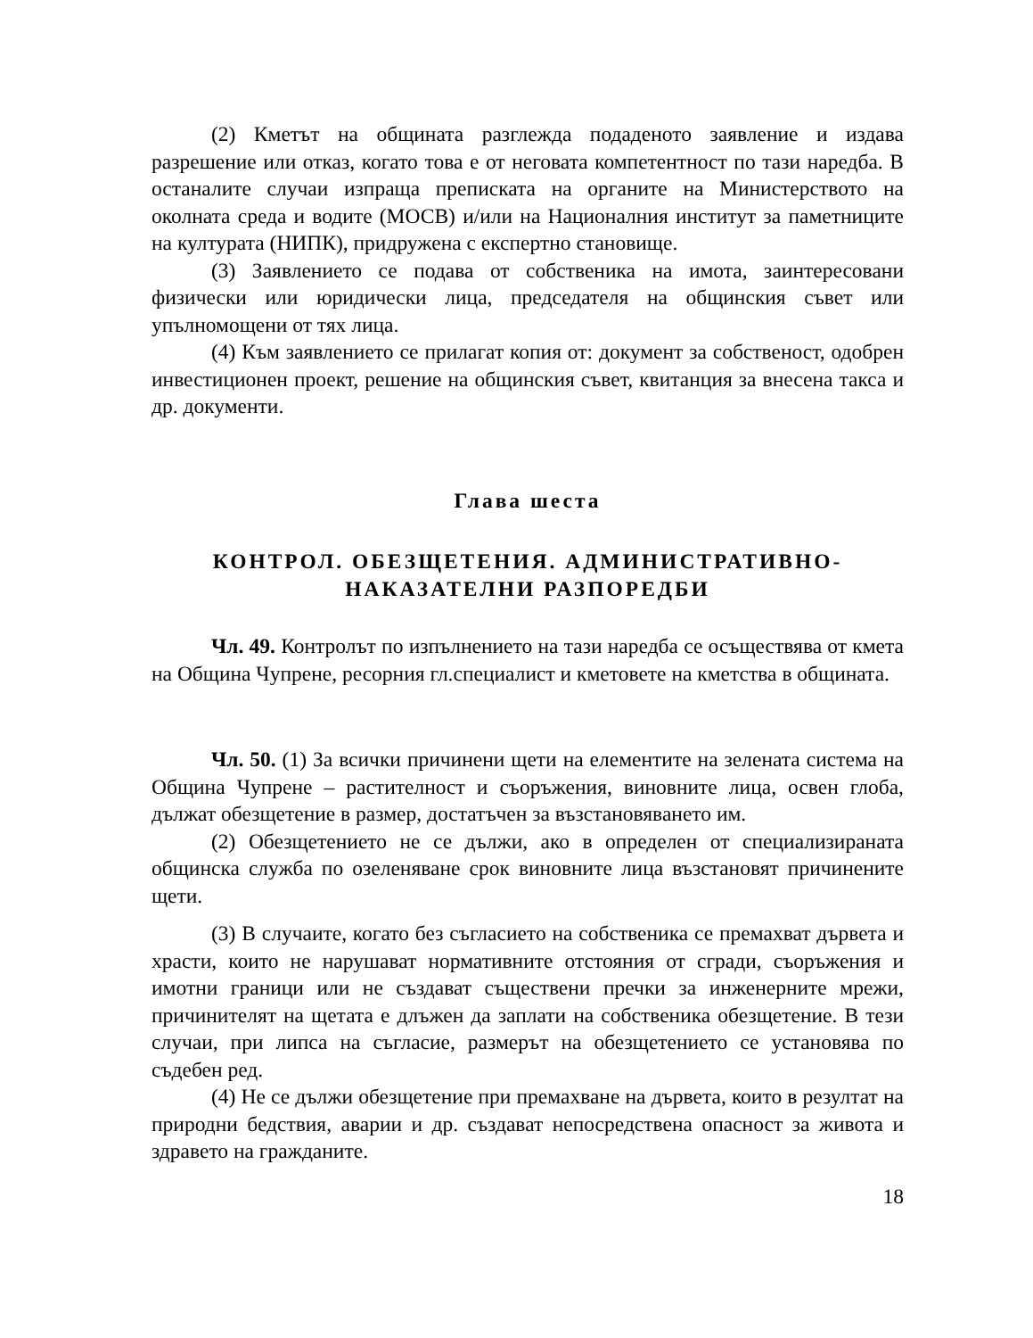(2) Кметът на общината разглежда подаденото заявление и издава разрешение или отказ, когато това е от неговата компетентност по тази наредба. В останалите случаи изпраща преписката на органите на Министерството на околната среда и водите (МОСВ) и/или на Националния институт за паметниците на културата (НИПК), придружена с експертно становище.
(3) Заявлението се подава от собственика на имота, заинтересовани физически или юридически лица, председателя на общинския съвет или упълномощени от тях лица.
(4) Към заявлението се прилагат копия от: документ за собственост, одобрен инвестиционен проект, решение на общинския съвет, квитанция за внесена такса и др. документи.
Глава шеста
КОНТРОЛ. ОБЕЗЩЕТЕНИЯ. АДМИНИСТРАТИВНО-
НАКАЗАТЕЛНИ РАЗПОРЕДБИ
Чл. 49. Контролът по изпълнението на тази наредба се осъществява от кмета на Община Чупрене, ресорния гл.специалист и кметовете на кметства в общината.
Чл. 50. (1) За всички причинени щети на елементите на зелената система на Община Чупрене – растителност и съоръжения, виновните лица, освен глоба, дължат обезщетение в размер, достатъчен за възстановяването им.
(2) Обезщетението не се дължи, ако в определен от специализираната общинска служба по озеленяване срок виновните лица възстановят причинените щети.
(3) В случаите, когато без съгласието на собственика се премахват дървета и храсти, които не нарушават нормативните отстояния от сгради, съоръжения и имотни граници или не създават съществени пречки за инженерните мрежи, причинителят на щетата е длъжен да заплати на собственика обезщетение. В тези случаи, при липса на съгласие, размерът на обезщетението се установява по съдебен ред.
(4) Не се дължи обезщетение при премахване на дървета, които в резултат на природни бедствия, аварии и др. създават непосредствена опасност за живота и здравето на гражданите.
18